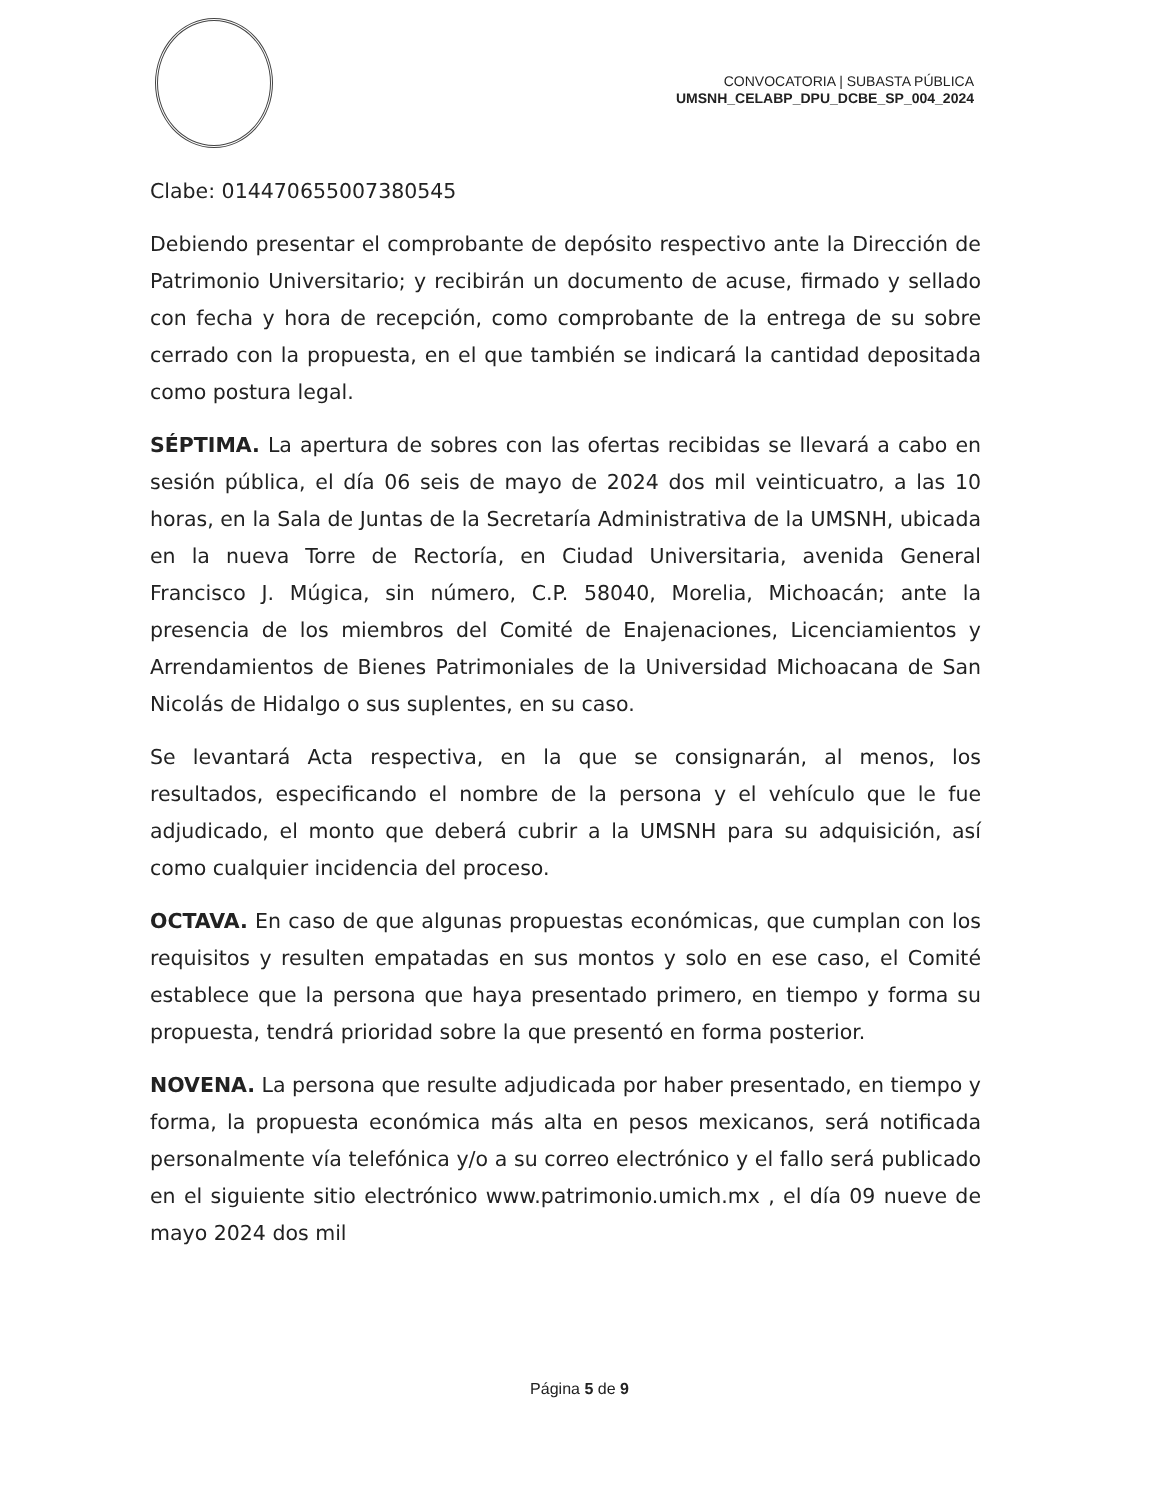CONVOCATORIA | SUBASTA PÚBLICA
UMSNH_CELABP_DPU_DCBE_SP_004_2024
Clabe: 014470655007380545
Debiendo presentar el comprobante de depósito respectivo ante la Dirección de Patrimonio Universitario; y recibirán un documento de acuse, firmado y sellado con fecha y hora de recepción, como comprobante de la entrega de su sobre cerrado con la propuesta, en el que también se indicará la cantidad depositada como postura legal.
SÉPTIMA. La apertura de sobres con las ofertas recibidas se llevará a cabo en sesión pública, el día 06 seis de mayo de 2024 dos mil veinticuatro, a las 10 horas, en la Sala de Juntas de la Secretaría Administrativa de la UMSNH, ubicada en la nueva Torre de Rectoría, en Ciudad Universitaria, avenida General Francisco J. Múgica, sin número, C.P. 58040, Morelia, Michoacán; ante la presencia de los miembros del Comité de Enajenaciones, Licenciamientos y Arrendamientos de Bienes Patrimoniales de la Universidad Michoacana de San Nicolás de Hidalgo o sus suplentes, en su caso.
Se levantará Acta respectiva, en la que se consignarán, al menos, los resultados, especificando el nombre de la persona y el vehículo que le fue adjudicado, el monto que deberá cubrir a la UMSNH para su adquisición, así como cualquier incidencia del proceso.
OCTAVA. En caso de que algunas propuestas económicas, que cumplan con los requisitos y resulten empatadas en sus montos y solo en ese caso, el Comité establece que la persona que haya presentado primero, en tiempo y forma su propuesta, tendrá prioridad sobre la que presentó en forma posterior.
NOVENA. La persona que resulte adjudicada por haber presentado, en tiempo y forma, la propuesta económica más alta en pesos mexicanos, será notificada personalmente vía telefónica y/o a su correo electrónico y el fallo será publicado en el siguiente sitio electrónico www.patrimonio.umich.mx , el día 09 nueve de mayo 2024 dos mil
Página 5 de 9